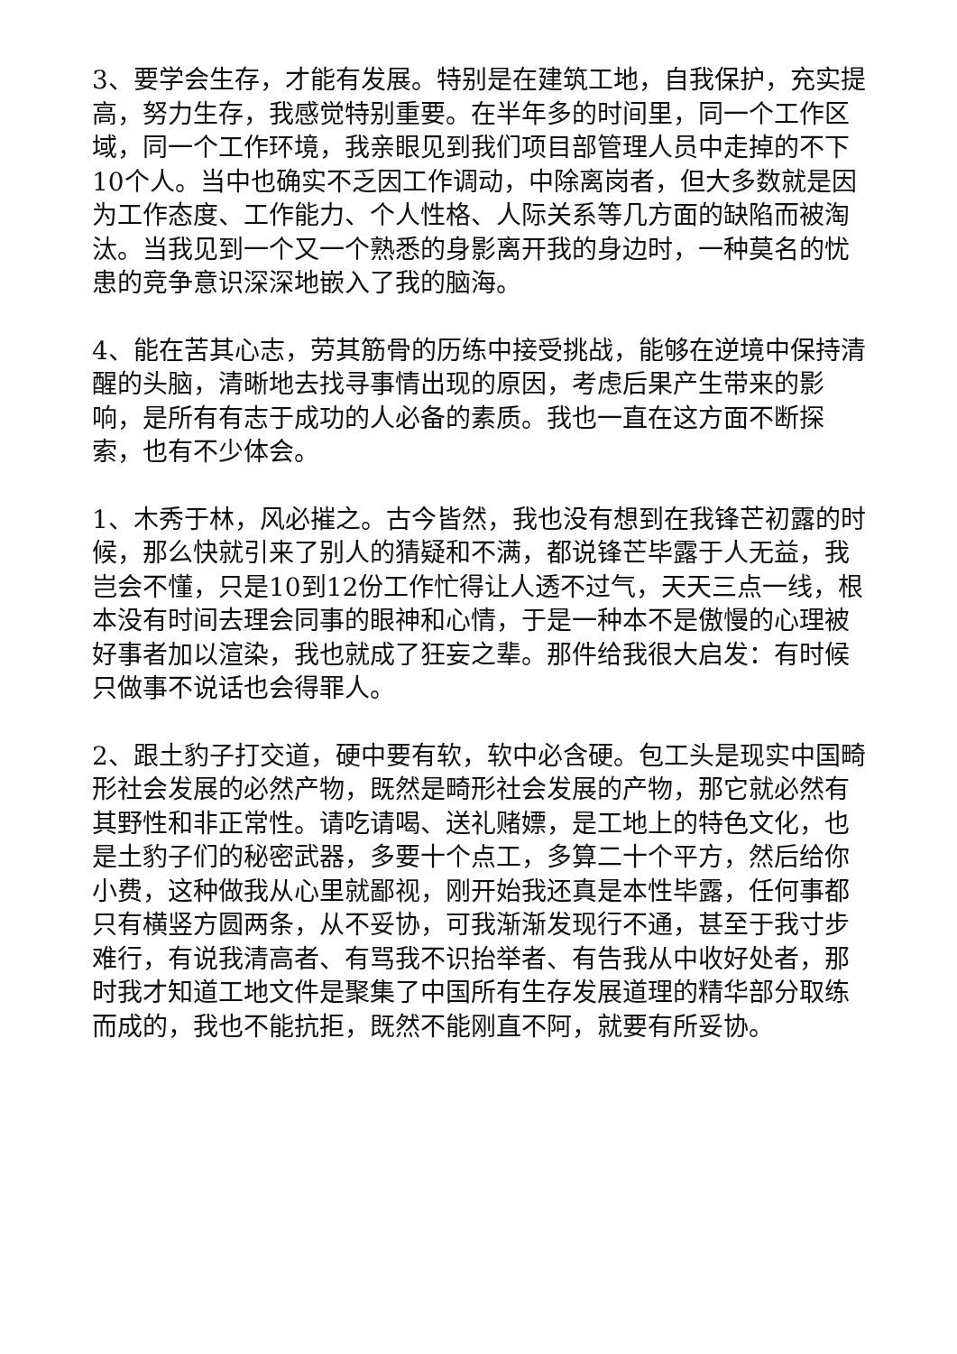3、要学会生存，才能有发展。特别是在建筑工地，自我保护，充实提高，努力生存，我感觉特别重要。在半年多的时间里，同一个工作区域，同一个工作环境，我亲眼见到我们项目部管理人员中走掉的不下10个人。当中也确实不乏因工作调动，中除离岗者，但大多数就是因为工作态度、工作能力、个人性格、人际关系等几方面的缺陷而被淘汰。当我见到一个又一个熟悉的身影离开我的身边时，一种莫名的忧患的竞争意识深深地嵌入了我的脑海。
4、能在苦其心志，劳其筋骨的历练中接受挑战，能够在逆境中保持清醒的头脑，清晰地去找寻事情出现的原因，考虑后果产生带来的影响，是所有有志于成功的人必备的素质。我也一直在这方面不断探索，也有不少体会。
1、木秀于林，风必摧之。古今皆然，我也没有想到在我锋芒初露的时候，那么快就引来了别人的猜疑和不满，都说锋芒毕露于人无益，我岂会不懂，只是10到12份工作忙得让人透不过气，天天三点一线，根本没有时间去理会同事的眼神和心情，于是一种本不是傲慢的心理被好事者加以渲染，我也就成了狂妄之辈。那件给我很大启发：有时候只做事不说话也会得罪人。
2、跟土豹子打交道，硬中要有软，软中必含硬。包工头是现实中国畸形社会发展的必然产物，既然是畸形社会发展的产物，那它就必然有其野性和非正常性。请吃请喝、送礼赌嫖，是工地上的特色文化，也是土豹子们的秘密武器，多要十个点工，多算二十个平方，然后给你小费，这种做我从心里就鄙视，刚开始我还真是本性毕露，任何事都只有横竖方圆两条，从不妥协，可我渐渐发现行不通，甚至于我寸步难行，有说我清高者、有骂我不识抬举者、有告我从中收好处者，那时我才知道工地文件是聚集了中国所有生存发展道理的精华部分取练而成的，我也不能抗拒，既然不能刚直不阿，就要有所妥协。